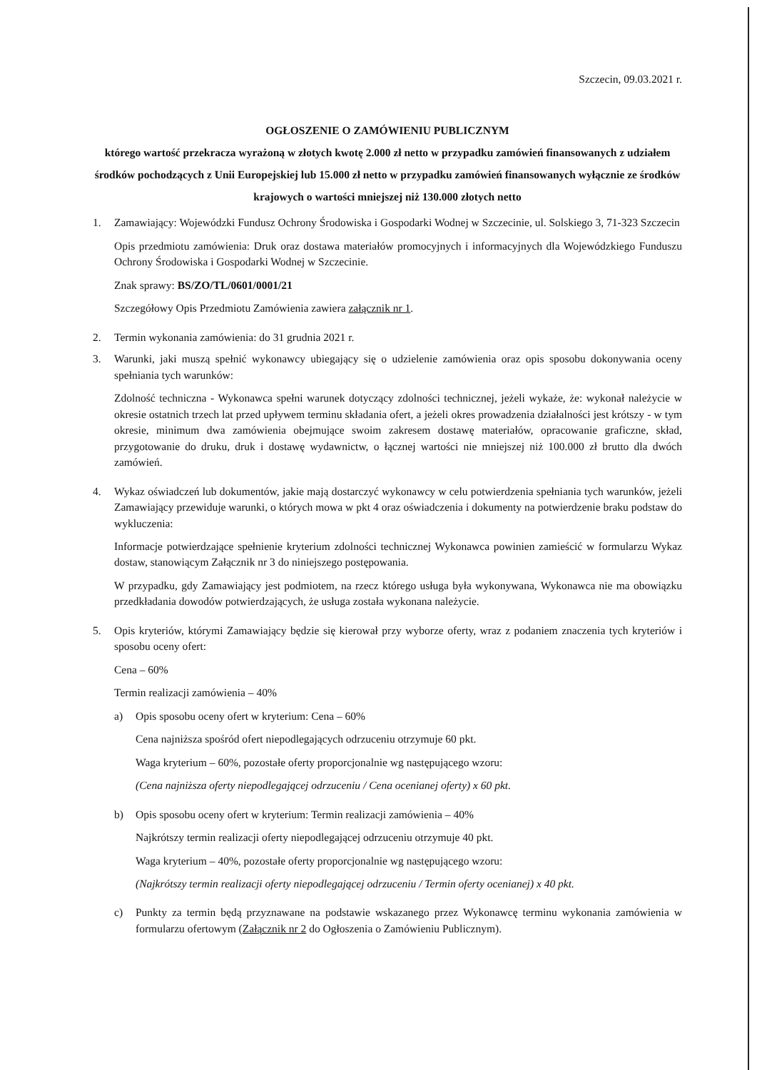Szczecin, 09.03.2021 r.
OGŁOSZENIE O ZAMÓWIENIU PUBLICZNYM
którego wartość przekracza wyrażoną w złotych kwotę 2.000 zł netto w przypadku zamówień finansowanych z udziałem środków pochodzących z Unii Europejskiej lub 15.000 zł netto w przypadku zamówień finansowanych wyłącznie ze środków krajowych o wartości mniejszej niż 130.000 złotych netto
1. Zamawiający: Wojewódzki Fundusz Ochrony Środowiska i Gospodarki Wodnej w Szczecinie, ul. Solskiego 3, 71-323 Szczecin
Opis przedmiotu zamówienia: Druk oraz dostawa materiałów promocyjnych i informacyjnych dla Wojewódzkiego Funduszu Ochrony Środowiska i Gospodarki Wodnej w Szczecinie.
Znak sprawy: BS/ZO/TL/0601/0001/21
Szczegółowy Opis Przedmiotu Zamówienia zawiera załącznik nr 1.
2. Termin wykonania zamówienia: do 31 grudnia 2021 r.
3. Warunki, jaki muszą spełnić wykonawcy ubiegający się o udzielenie zamówienia oraz opis sposobu dokonywania oceny spełniania tych warunków:
Zdolność techniczna - Wykonawca spełni warunek dotyczący zdolności technicznej, jeżeli wykaże, że: wykonał należycie w okresie ostatnich trzech lat przed upływem terminu składania ofert, a jeżeli okres prowadzenia działalności jest krótszy - w tym okresie, minimum dwa zamówienia obejmujące swoim zakresem dostawę materiałów, opracowanie graficzne, skład, przygotowanie do druku, druk i dostawę wydawnictw, o łącznej wartości nie mniejszej niż 100.000 zł brutto dla dwóch zamówień.
4. Wykaz oświadczeń lub dokumentów, jakie mają dostarczyć wykonawcy w celu potwierdzenia spełniania tych warunków, jeżeli Zamawiający przewiduje warunki, o których mowa w pkt 4 oraz oświadczenia i dokumenty na potwierdzenie braku podstaw do wykluczenia:
Informacje potwierdzające spełnienie kryterium zdolności technicznej Wykonawca powinien zamieścić w formularzu Wykaz dostaw, stanowiącym Załącznik nr 3 do niniejszego postępowania.
W przypadku, gdy Zamawiający jest podmiotem, na rzecz którego usługa była wykonywana, Wykonawca nie ma obowiązku przedkładania dowodów potwierdzających, że usługa została wykonana należycie.
5. Opis kryteriów, którymi Zamawiający będzie się kierował przy wyborze oferty, wraz z podaniem znaczenia tych kryteriów i sposobu oceny ofert:
Cena – 60%
Termin realizacji zamówienia – 40%
a) Opis sposobu oceny ofert w kryterium: Cena – 60%
Cena najniższa spośród ofert niepodlegających odrzuceniu otrzymuje 60 pkt.
Waga kryterium – 60%, pozostałe oferty proporcjonalnie wg następującego wzoru:
(Cena najniższa oferty niepodlegającej odrzuceniu / Cena ocenianej oferty) x 60 pkt.
b) Opis sposobu oceny ofert w kryterium: Termin realizacji zamówienia – 40%
Najkrótszy termin realizacji oferty niepodlegającej odrzuceniu otrzymuje 40 pkt.
Waga kryterium – 40%, pozostałe oferty proporcjonalnie wg następującego wzoru:
(Najkrótszy termin realizacji oferty niepodlegającej odrzuceniu / Termin oferty ocenianej) x 40 pkt.
c) Punkty za termin będą przyznawane na podstawie wskazanego przez Wykonawcę terminu wykonania zamówienia w formularzu ofertowym (Załącznik nr 2 do Ogłoszenia o Zamówieniu Publicznym).